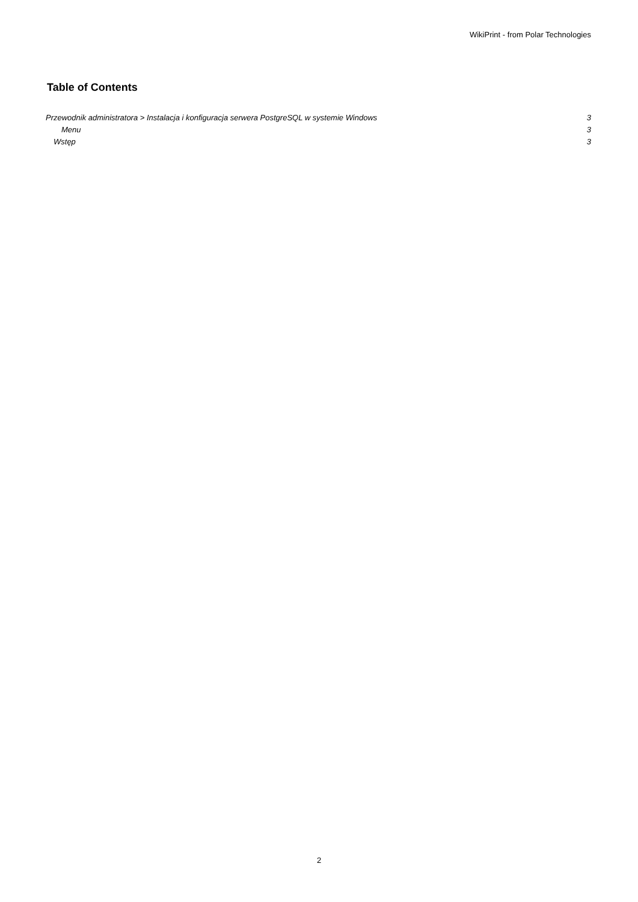WikiPrint - from Polar Technologies
Table of Contents
Przewodnik administratora > Instalacja i konfiguracja serwera PostgreSQL w systemie Windows 3
Menu 3
Wstęp 3
2